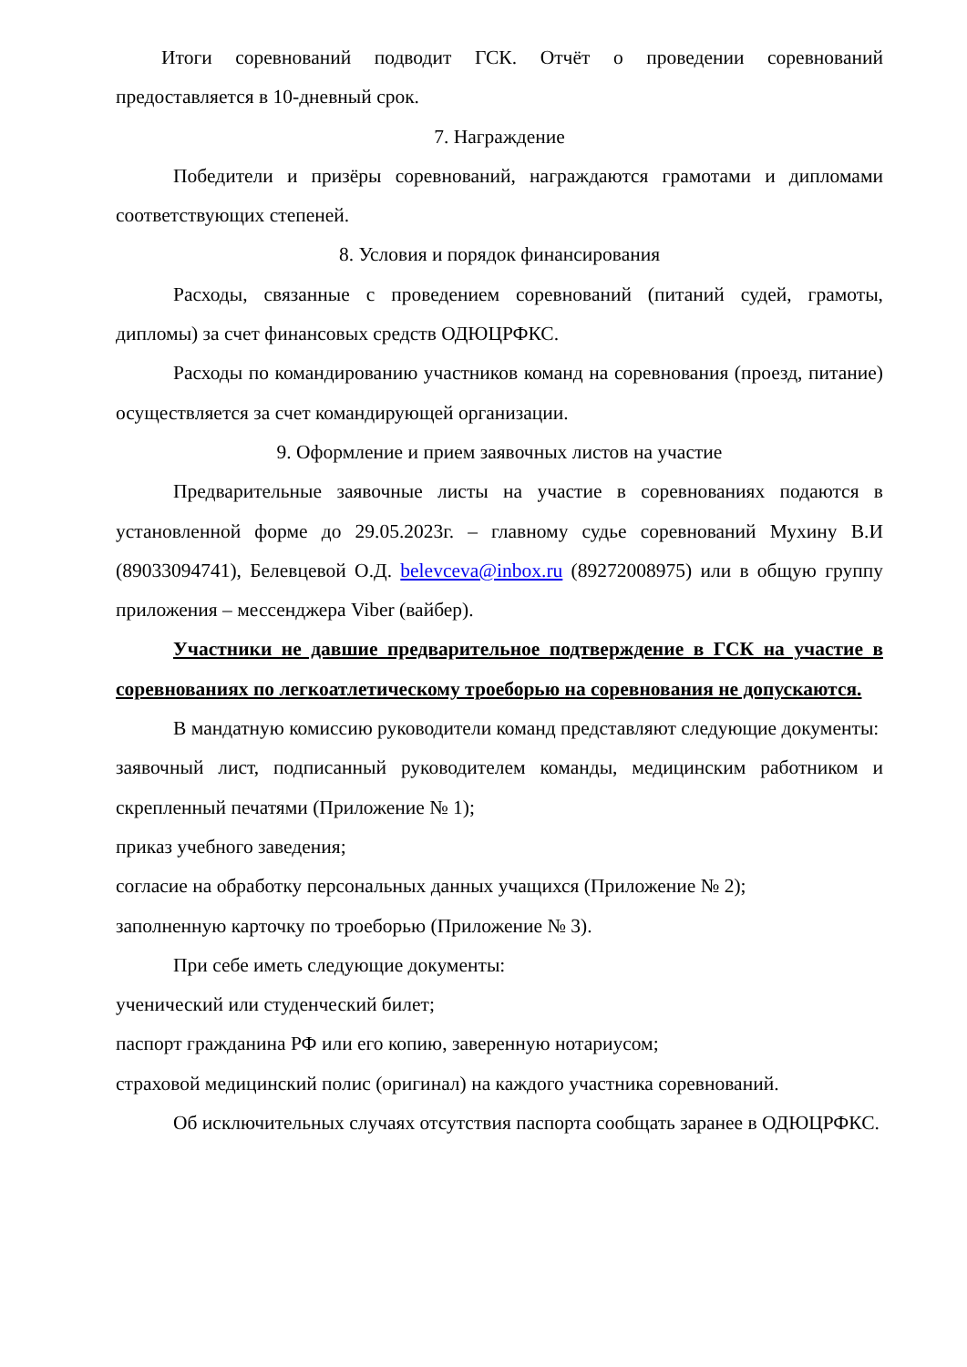Итоги соревнований подводит ГСК. Отчёт о проведении соревнований предоставляется в 10-дневный срок.
7. Награждение
Победители и призёры соревнований, награждаются грамотами и дипломами соответствующих степеней.
8. Условия и порядок финансирования
Расходы, связанные с проведением соревнований (питаний судей, грамоты, дипломы) за счет финансовых средств ОДЮЦРФКС.
Расходы по командированию участников команд на соревнования (проезд, питание) осуществляется за счет командирующей организации.
9. Оформление и прием заявочных листов на участие
Предварительные заявочные листы на участие в соревнованиях подаются в установленной форме до 29.05.2023г. – главному судье соревнований Мухину В.И (89033094741), Белевцевой О.Д. belevceva@inbox.ru (89272008975) или в общую группу приложения – мессенджера Viber (вайбер).
Участники не давшие предварительное подтверждение в ГСК на участие в соревнованиях по легкоатлетическому троеборью на соревнования не допускаются.
В мандатную комиссию руководители команд представляют следующие документы:
заявочный лист, подписанный руководителем команды, медицинским работником и скрепленный печатями (Приложение № 1);
приказ учебного заведения;
согласие на обработку персональных данных учащихся (Приложение № 2);
заполненную карточку по троеборью (Приложение № 3).
При себе иметь следующие документы:
ученический или студенческий билет;
паспорт гражданина РФ или его копию, заверенную нотариусом;
страховой медицинский полис (оригинал) на каждого участника соревнований.
Об исключительных случаях отсутствия паспорта сообщать заранее в ОДЮЦРФКС.